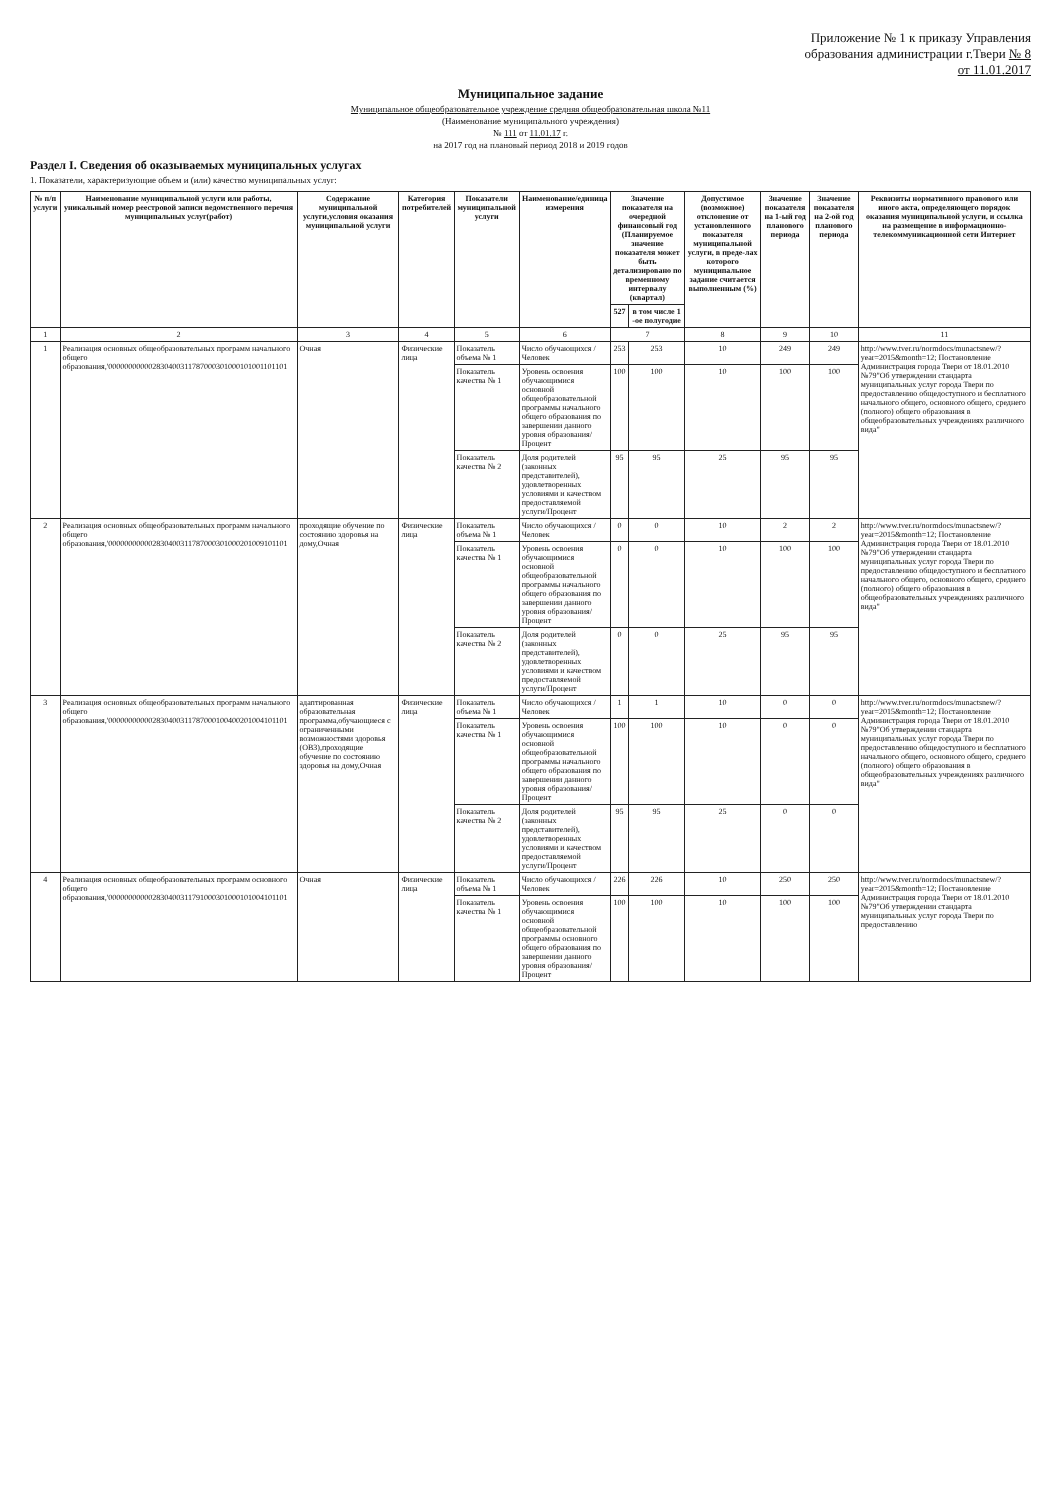Приложение № 1 к приказу Управления
образования администрации г.Твери № 8
от 11.01.2017
Муниципальное задание
Муниципальное общеобразовательное учреждение средняя общеобразовательная школа №11
(Наименование муниципального учреждения)
№ 111 от 11.01.17 г.
на 2017 год на плановый период 2018 и 2019 годов
Раздел I. Сведения об оказываемых муниципальных услугах
1. Показатели, характеризующие объем и (или) качество муниципальных услуг:
| № п/п услуги | Наименование муниципальной услуги или работы, уникальный номер реестровой записи ведомственного перечня муниципальных услуг(работ) | Содержание муниципальной услуги,условия оказания муниципальной услуги | Категория потребителей | Показатели муниципальной услуги | Наименование/единица измерения | Значение показателя на очередной финансовый год (Планируемое значение показателя может быть детализировано по временному интервалу (квартал) | | Допустимое (возможное) отклонение от установленного показателя муниципальной услуги, в преде-лах которого муниципальное задание считается выполненным (%) | Значение показателя на 1-ый год планового периода | Значение показателя на 2-ой год планового периода | Реквизиты нормативного правового или иного акта, определяющего порядок оказания муниципальной услуги, и ссылка на размещение в информационно-телекоммуникационной сети Интернет |
| --- | --- | --- | --- | --- | --- | --- | --- | --- | --- | --- | --- |
| | | | | | | 527 | в том числе 1 -ое полугодие | | | | |
| 1 | 2 | 3 | 4 | 5 | 6 | 7 | | 8 | 9 | 10 | 11 |
| 1 | Реализация основных общеобразовательных программ начального общего образования,'000000000002830400311787000301000101001101101 | Очная | Физические лица | Показатель объема № 1 | Число обучающихся /Человек | 253 | 253 | 10 | 249 | 249 | http://www.tver.ru/normdocs/munactsnew/?year=2015&month=12; Постановление Администрация города Твери от 18.01.2010 №79"Об утверждении стандарта муниципальных услуг города Твери по предоставлению общедоступного и бесплатного начального общего, основного общего, среднего (полного) общего образования в общеобразовательных учреждениях различного вида" |
| | | | | Показатель качества № 1 | Уровень освоения обучающимися основной общеобразовательной программы начального общего образования по завершении данного уровня образования/Процент | 100 | 100 | 10 | 100 | 100 | |
| | | | | Показатель качества № 2 | Доля родителей (законных представителей), удовлетворенных условиями и качеством предоставляемой услуги/Процент | 95 | 95 | 25 | 95 | 95 | |
| 2 | Реализация основных общеобразовательных программ начального общего образования,'000000000002830400311787000301000201009101101 | проходящие обучение по состоянию здоровья на дому,Очная | Физические лица | Показатель объема № 1 | Число обучающихся /Человек | 0 | 0 | 10 | 2 | 2 | http://www.tver.ru/normdocs/munactsnew/?year=2015&month=12; Постановление Администрация города Твери от 18.01.2010 №79"Об утверждении стандарта муниципальных услуг города Твери по предоставлению общедоступного и бесплатного начального общего, основного общего, среднего (полного) общего образования в общеобразовательных учреждениях различного вида" |
| | | | | Показатель качества № 1 | Уровень освоения обучающимися основной общеобразовательной программы начального общего образования по завершении данного уровня образования/Процент | 0 | 0 | 10 | 100 | 100 | |
| | | | | Показатель качества № 2 | Доля родителей (законных представителей), удовлетворенных условиями и качеством предоставляемой услуги/Процент | 0 | 0 | 25 | 95 | 95 | |
| 3 | Реализация основных общеобразовательных программ начального общего образования,'000000000002830400311787000100400201004101101 | адаптированная образовательная программа,обучающиеся с ограниченными возможностями здоровья (ОВЗ),проходящие обучение по состоянию здоровья на дому,Очная | Физические лица | Показатель объема № 1 | Число обучающихся /Человек | 1 | 1 | 10 | 0 | 0 | http://www.tver.ru/normdocs/munactsnew/?year=2015&month=12; Постановление Администрация города Твери от 18.01.2010 №79"Об утверждении стандарта муниципальных услуг города Твери по предоставлению общедоступного и бесплатного начального общего, основного общего, среднего (полного) общего образования в общеобразовательных учреждениях различного вида" |
| | | | | Показатель качества № 1 | Уровень освоения обучающимися основной общеобразовательной программы начального общего образования по завершении данного уровня образования/Процент | 100 | 100 | 10 | 0 | 0 | |
| | | | | Показатель качества № 2 | Доля родителей (законных представителей), удовлетворенных условиями и качеством предоставляемой услуги/Процент | 95 | 95 | 25 | 0 | 0 | |
| 4 | Реализация основных общеобразовательных программ основного общего образования,'000000000002830400311791000301000101004101101 | Очная | Физические лица | Показатель объема № 1 | Число обучающихся /Человек | 226 | 226 | 10 | 250 | 250 | http://www.tver.ru/normdocs/munactsnew/?year=2015&month=12; Постановление Администрация города Твери от 18.01.2010 №79"Об утверждении стандарта муниципальных услуг города Твери по предоставлению |
| | | | | Показатель качества № 1 | Уровень освоения обучающимися основной общеобразовательной программы основного общего образования по завершении данного уровня образования/Процент | 100 | 100 | 10 | 100 | 100 | |